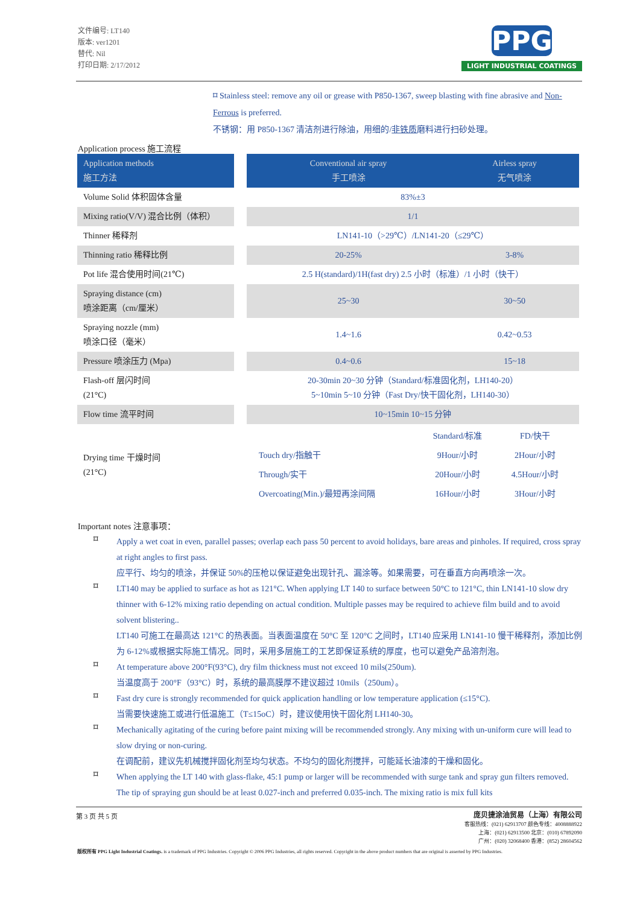文件编号: LT140
版本: ver1201
替代: Nil
打印日期: 2/17/2012
PPG
LIGHT INDUSTRIAL COATINGS
⌑ Stainless steel: remove any oil or grease with P850-1367, sweep blasting with fine abrasive and Non-Ferrous is preferred.
不锈钢：用 P850-1367 清洁剂进行除油，用细的/非铁质磨料进行扫砂处理。
Application process 施工流程
| Application methods 施工方法 | | Conventional air spray 手工喷涂 | Airless spray 无气喷涂 |
| Volume Solid 体积固体含量 | | 83%±3 | |
| Mixing ratio(V/V) 混合比例（体积） | | 1/1 | |
| Thinner 稀释剂 | | LN141-10（>29℃）/LN141-20（≤29℃） | |
| Thinning ratio 稀释比例 | | 20-25% | 3-8% |
| Pot life 混合使用时间(21℃) | | 2.5 H(standard)/1H(fast dry) 2.5 小时（标准）/1 小时（快干） | |
| Spraying distance (cm) 喷涂距离（cm/厘米） | | 25~30 | 30~50 |
| Spraying nozzle (mm) 喷涂口径（毫米） | | 1.4~1.6 | 0.42~0.53 |
| Pressure 喷涂压力 (Mpa) | | 0.4~0.6 | 15~18 |
| Flash-off 层闪时间 (21°C) | | 20-30min 20~30 分钟（Standard/标准固化剂，LH140-20） 5~10min 5~10 分钟（Fast Dry/快干固化剂，LH140-30） | |
| Flow time 流平时间 | | 10~15min 10~15 分钟 | |
| Drying time 干燥时间 (21°C) | | / / Standard/标准 / FD/快干 / / Touch dry/指触干 / 9Hour/小时 / 2Hour/小时 / / Through/实干 / 20Hour/小时 / 4.5Hour/小时 / / Overcoating(Min.)/最短再涂间隔 / 16Hour/小时 / 3Hour/小时 / | |
Important notes 注意事项：
⌑
Apply a wet coat in even, parallel passes; overlap each pass 50 percent to avoid holidays, bare areas and pinholes. If required, cross spray at right angles to first pass.
应平行、均匀的喷涂，并保证 50%的压枪以保证避免出现针孔、漏涂等。如果需要，可在垂直方向再喷涂一次。
⌑
LT140 may be applied to surface as hot as 121°C. When applying LT 140 to surface between 50°C to 121°C, thin LN141-10 slow dry thinner with 6-12% mixing ratio depending on actual condition. Multiple passes may be required to achieve film build and to avoid solvent blistering..
LT140 可施工在最高达 121°C 的热表面。当表面温度在 50°C 至 120°C 之间时，LT140 应采用 LN141-10 慢干稀释剂，添加比例为 6-12%或根据实际施工情况。同时，采用多层施工的工艺即保证系统的厚度，也可以避免产品溶剂泡。
⌑
At temperature above 200°F(93°C), dry film thickness must not exceed 10 mils(250um).
当温度高于 200°F（93°C）时，系统的最高膜厚不建议超过 10mils（250um）。
⌑
Fast dry cure is strongly recommended for quick application handling or low temperature application (≤15°C).
当需要快速施工或进行低温施工（T≤15oC）时，建议使用快干固化剂 LH140-30。
⌑
Mechanically agitating of the curing before paint mixing will be recommended strongly. Any mixing with un-uniform cure will lead to slow drying or non-curing.
在调配前，建议先机械搅拌固化剂至均匀状态。不均匀的固化剂搅拌，可能延长油漆的干燥和固化。
⌑
When applying the LT 140 with glass-flake, 45:1 pump or larger will be recommended with surge tank and spray gun filters removed. The tip of spraying gun should be at least 0.027-inch and preferred 0.035-inch. The mixing ratio is mix full kits
第 3 页 共 5 页
庞贝捷涂油贸易（上海）有限公司
客服热线：(021) 62913707 颜色专线：4008888922
上海：(021) 62913500 北京：(010) 67892090
广州：(020) 32068400 香港：(852) 28604562
版权所有 PPG Light Industrial Coatings. is a trademark of PPG Industries. Copyright © 2006 PPG Industries, all rights reserved. Copyright in the above product numbers that are original is asserted by PPG Industries.